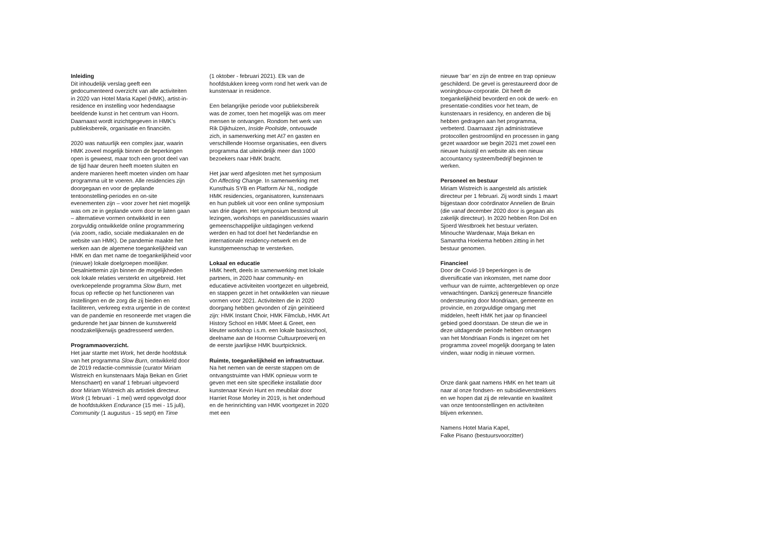Inleiding
Dit inhoudelijk verslag geeft een gedocumenteerd overzicht van alle activiteiten in 2020 van Hotel Maria Kapel (HMK), artist-in-residence en instelling voor hedendaagse beeldende kunst in het centrum van Hoorn. Daarnaast wordt inzichtgegeven in HMK’s publieksbereik, organisatie en financiën.
2020 was natuurlijk een complex jaar, waarin HMK zoveel mogelijk binnen de beperkingen open is geweest, maar toch een groot deel van de tijd haar deuren heeft moeten sluiten en andere manieren heeft moeten vinden om haar programma uit te voeren. Alle residencies zijn doorgegaan en voor de geplande tentoonstelling-periodes en on-site evenementen zijn – voor zover het niet mogelijk was om ze in geplande vorm door te laten gaan – alternatieve vormen ontwikkeld in een zorgvuldig ontwikkelde online programmering (via zoom, radio, sociale mediakanalen en de website van HMK). De pandemie maakte het werken aan de algemene toegankelijkheid van HMK en dan met name de toegankelijkheid voor (nieuwe) lokale doelgroepen moeilijker. Desalniettemin zijn binnen de mogelijkheden ook lokale relaties versterkt en uitgebreid. Het overkoepelende programma Slow Burn, met focus op reflectie op het functioneren van instellingen en de zorg die zij bieden en faciliteren, verkreeg extra urgentie in de context van de pandemie en resoneerde met vragen die gedurende het jaar binnen de kunstwereld noodzakelijkerwijs geadresseerd werden.
Programmaoverzicht.
Het jaar startte met Work, het derde hoofdstuk van het programma Slow Burn, ontwikkeld door de 2019 redactie-commissie (curator Miriam Wistreich en kunstenaars Maja Bekan en Griet Menschaert) en vanaf 1 februari uitgevoerd door Miriam Wistreich als artistiek directeur. Work (1 februari - 1 mei) werd opgevolgd door de hoofdstukken Endurance (15 mei - 15 juli), Community (1 augustus - 15 sept) en Time
(1 oktober - februari 2021). Elk van de hoofdstukken kreeg vorm rond het werk van de kunstenaar in residence.
Een belangrijke periode voor publieksbereik was de zomer, toen het mogelijk was om meer mensen te ontvangen. Rondom het werk van Rik Dijkhuizen, Inside Poolside, ontvouwde zich, in samenwerking met At7 en gasten en verschillende Hoornse organisaties, een divers programma dat uiteindelijk meer dan 1000 bezoekers naar HMK bracht.
Het jaar werd afgesloten met het symposium On Affecting Change. In samenwerking met Kunsthuis SYB en Platform Air NL, nodigde HMK residencies, organisatoren, kunstenaars en hun publiek uit voor een online symposium van drie dagen. Het symposium bestond uit lezingen, workshops en paneldiscussies waarin gemeenschappelijke uitdagingen verkend werden en had tot doel het Nederlandse en internationale residency-netwerk en de kunstgemeenschap te versterken.
Lokaal en educatie
HMK heeft, deels in samenwerking met lokale partners, in 2020 haar community- en educatieve activiteiten voortgezet en uitgebreid, en stappen gezet in het ontwikkelen van nieuwe vormen voor 2021. Activiteiten die in 2020 doorgang hebben gevonden of zijn geïnitieerd zijn: HMK Instant Choir, HMK Filmclub, HMK Art History School en HMK Meet & Greet, een kleuter workshop i.s.m. een lokale basisschool, deelname aan de Hoornse Cultuurproeverij en de eerste jaarlijkse HMK buurtpicknick.
Ruimte, toegankelijkheid en infrastructuur.
Na het nemen van de eerste stappen om de ontvangstruimte van HMK opnieuw vorm te geven met een site specifieke installatie door kunstenaar Kevin Hunt en meubilair door Harriet Rose Morley in 2019, is het onderhoud en de herinrichting van HMK voortgezet in 2020 met een
nieuwe ‘bar’ en zijn de entree en trap opnieuw geschilderd. De gevel is gerestaureerd door de woningbouw-corporatie. Dit heeft de toegankelijkheid bevorderd en ook de werk- en presentatie-condities voor het team, de kunstenaars in residency, en anderen die bij hebben gedragen aan het programma, verbeterd. Daarnaast zijn administratieve protocollen gestroomlijnd en processen in gang gezet waardoor we begin 2021 met zowel een nieuwe huisstijl en website als een nieuw accountancy systeem/bedrijf beginnen te werken.
Personeel en bestuur
Miriam Wistreich is aangesteld als artistiek directeur per 1 februari. Zij wordt sinds 1 maart bijgestaan door coördinator Annelien de Bruin (die vanaf december 2020 door is gegaan als zakelijk directeur). In 2020 hebben Ron Dol en Sjoerd Westbroek het bestuur verlaten. Minouche Wardenaar, Maja Bekan en Samantha Hoekema hebben zitting in het bestuur genomen.
Financieel
Door de Covid-19 beperkingen is de diversificatie van inkomsten, met name door verhuur van de ruimte, achtergebleven op onze verwachtingen. Dankzij genereuze financiële ondersteuning door Mondriaan, gemeente en provincie, en zorgvuldige omgang met middelen, heeft HMK het jaar op financieel gebied goed doorstaan. De steun die we in deze uitdagende periode hebben ontvangen van het Mondriaan Fonds is ingezet om het programma zoveel mogelijk doorgang te laten vinden, waar nodig in nieuwe vormen.
Onze dank gaat namens HMK en het team uit naar al onze fondsen- en subsidieverstrekkers en we hopen dat zij de relevantie en kwaliteit van onze tentoonstellingen en activiteiten blijven erkennen.
Namens Hotel Maria Kapel,
Falke Pisano (bestuursvoorzitter)